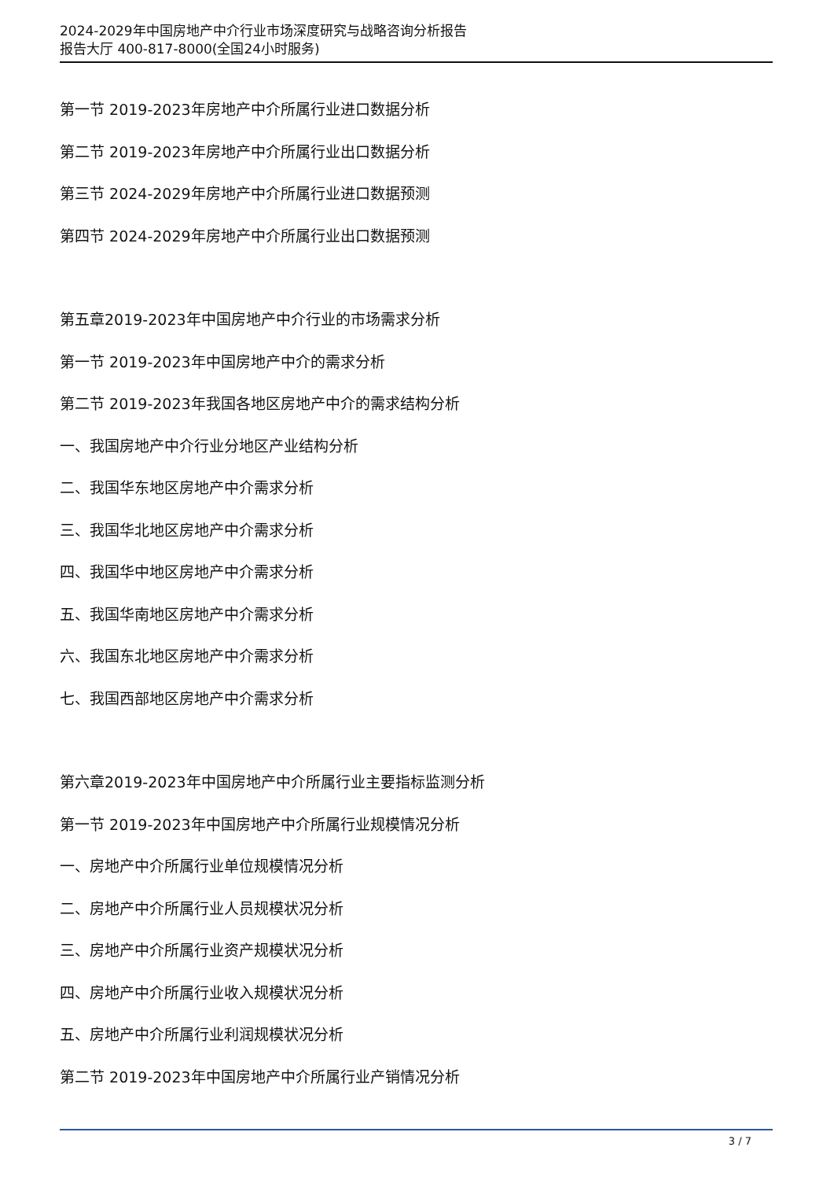2024-2029年中国房地产中介行业市场深度研究与战略咨询分析报告
报告大厅 400-817-8000(全国24小时服务)
第一节 2019-2023年房地产中介所属行业进口数据分析
第二节 2019-2023年房地产中介所属行业出口数据分析
第三节 2024-2029年房地产中介所属行业进口数据预测
第四节 2024-2029年房地产中介所属行业出口数据预测
第五章2019-2023年中国房地产中介行业的市场需求分析
第一节 2019-2023年中国房地产中介的需求分析
第二节 2019-2023年我国各地区房地产中介的需求结构分析
一、我国房地产中介行业分地区产业结构分析
二、我国华东地区房地产中介需求分析
三、我国华北地区房地产中介需求分析
四、我国华中地区房地产中介需求分析
五、我国华南地区房地产中介需求分析
六、我国东北地区房地产中介需求分析
七、我国西部地区房地产中介需求分析
第六章2019-2023年中国房地产中介所属行业主要指标监测分析
第一节 2019-2023年中国房地产中介所属行业规模情况分析
一、房地产中介所属行业单位规模情况分析
二、房地产中介所属行业人员规模状况分析
三、房地产中介所属行业资产规模状况分析
四、房地产中介所属行业收入规模状况分析
五、房地产中介所属行业利润规模状况分析
第二节 2019-2023年中国房地产中介所属行业产销情况分析
3 / 7